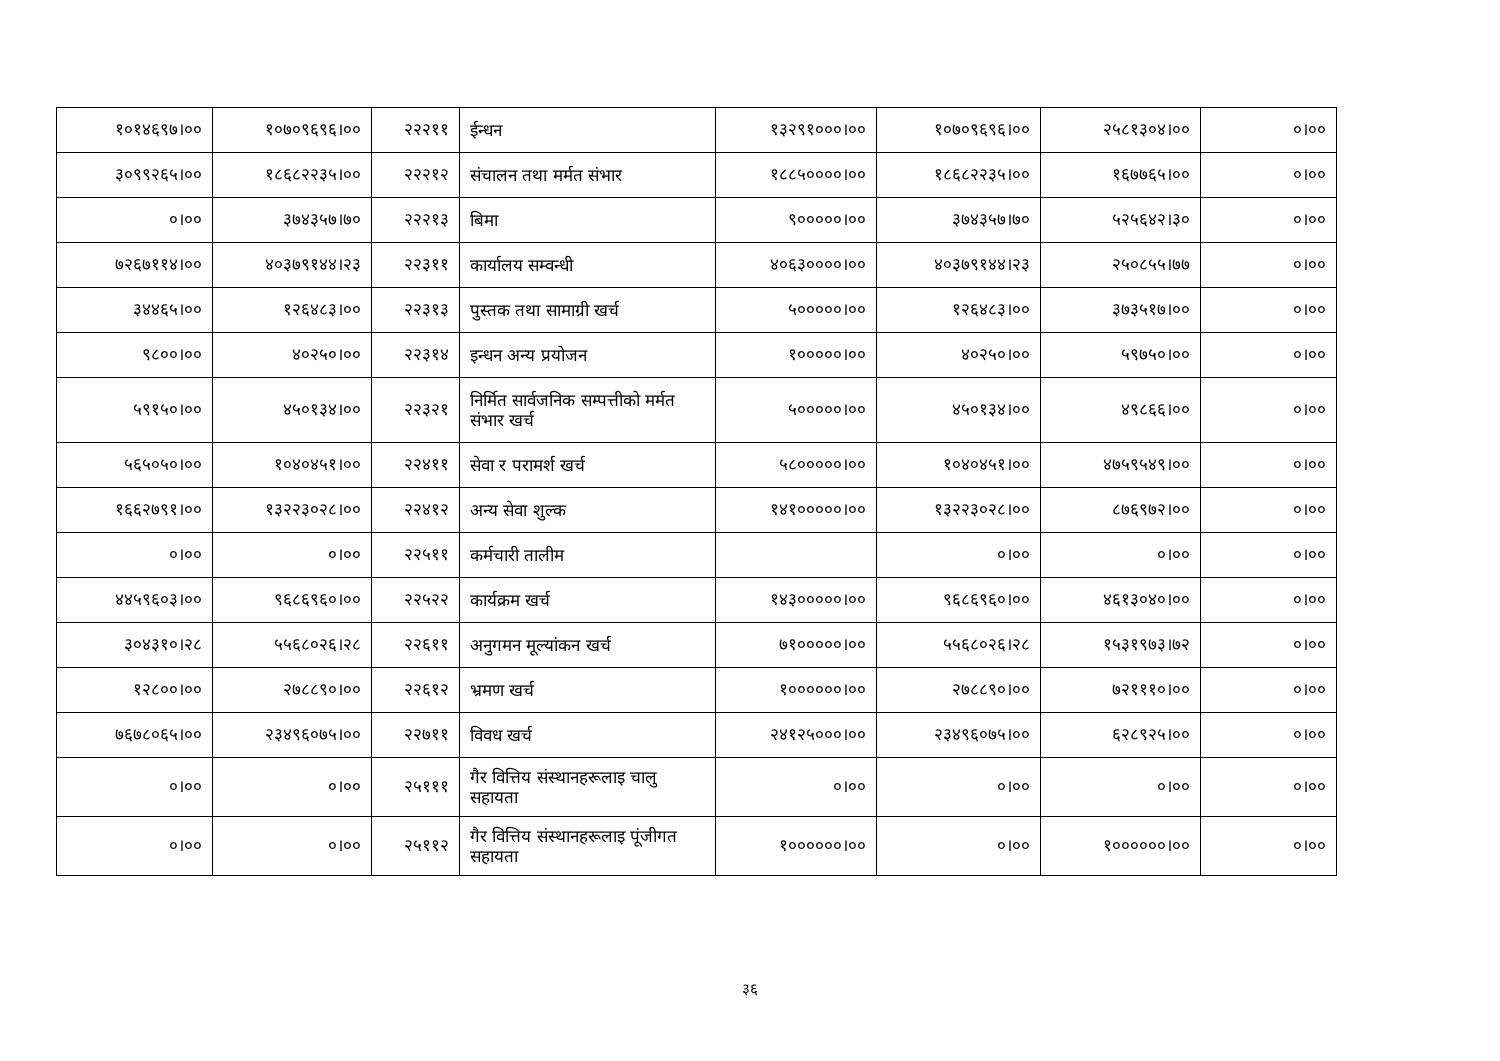| १०१४६९७।०० | १०७०९६९६।०० | २२२११ | ईन्धन | १३२९१०००।०० | १०७०९६९६।०० | २५८१३०४।०० | ०।०० |
| ३०९९२६५।०० | १८६८२२३५।०० | २२२१२ | संचालन तथा मर्मत संभार | १८८५००००।०० | १८६८२२३५।०० | १६७७६५।०० | ०।०० |
| ०।०० | ३७४३५७।७० | २२२१३ | बिमा | ९०००००।०० | ३७४३५७।७० | ५२५६४२।३० | ०।०० |
| ७२६७११४।०० | ४०३७९१४४।२३ | २२३११ | कार्यालय सम्वन्धी | ४०६३००००।०० | ४०३७९१४४।२३ | २५०८५५।७७ | ०।०० |
| ३४४६५।०० | १२६४८३।०० | २२३१३ | पुस्तक तथा सामाग्री खर्च | ५०००००।०० | १२६४८३।०० | ३७३५१७।०० | ०।०० |
| ९८००।०० | ४०२५०।०० | २२३१४ | इन्धन अन्य प्रयोजन | १०००००।०० | ४०२५०।०० | ५९७५०।०० | ०।०० |
| ५९१५०।०० | ४५०१३४।०० | २२३२१ | निर्मित सार्वजनिक सम्पत्तीको मर्मत संभार खर्च | ५०००००।०० | ४५०१३४।०० | ४९८६६।०० | ०।०० |
| ५६५०५०।०० | १०४०४५१।०० | २२४११ | सेवा र परामर्श खर्च | ५८०००००।०० | १०४०४५१।०० | ४७५९५४९।०० | ०।०० |
| १६६२७९१।०० | १३२२३०२८।०० | २२४१२ | अन्य सेवा शुल्क | १४१०००००।०० | १३२२३०२८।०० | ८७६९७२।०० | ०।०० |
| ०।०० | ०।०० | २२५११ | कर्मचारी तालीम | | ०।०० | ०।०० | ०।०० |
| ४४५९६०३।०० | ९६८६९६०।०० | २२५२२ | कार्यक्रम खर्च | १४३०००००।०० | ९६८६९६०।०० | ४६१३०४०।०० | ०।०० |
| ३०४३१०।२८ | ५५६८०२६।२८ | २२६११ | अनुगमन मूल्यांकन खर्च | ७१०००००।०० | ५५६८०२६।२८ | १५३१९७३।७२ | ०।०० |
| १२८००।०० | २७८८९०।०० | २२६१२ | भ्रमण खर्च | १००००००।०० | २७८८९०।०० | ७२१११०।०० | ०।०० |
| ७६७८०६५।०० | २३४९६०७५।०० | २२७११ | विवध खर्च | २४१२५०००।०० | २३४९६०७५।०० | ६२८९२५।०० | ०।०० |
| ०।०० | ०।०० | २५१११ | गैर वित्तिय संस्थानहरूलाइ चालु सहायता | ०।०० | ०।०० | ०।०० | ०।०० |
| ०।०० | ०।०० | २५११२ | गैर वित्तिय संस्थानहरूलाइ पूंजीगत सहायता | १००००००।०० | ०।०० | १००००००।०० | ०।०० |
३६